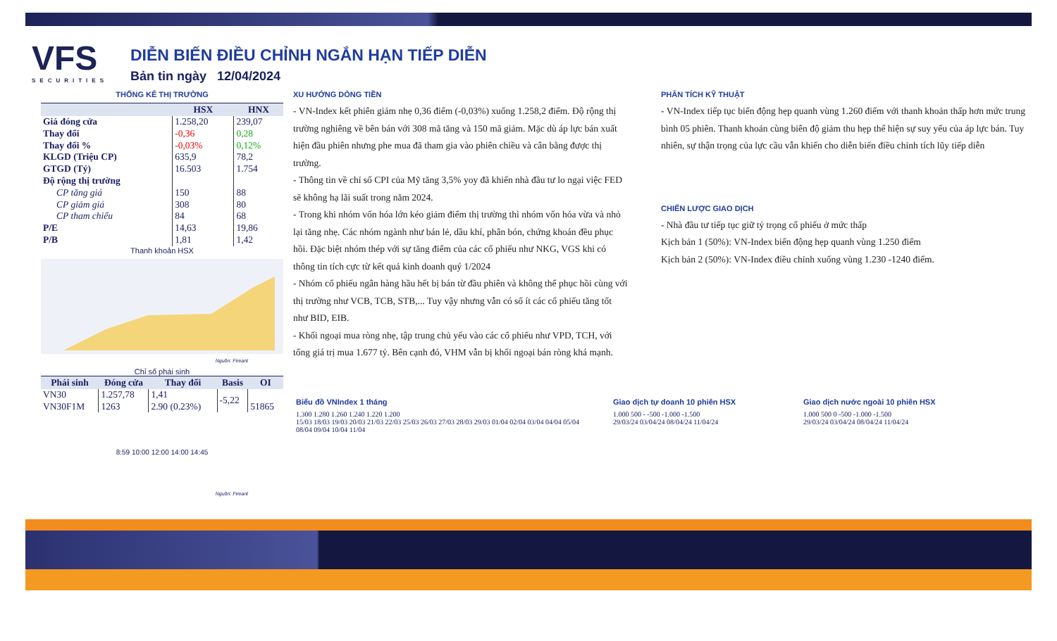VFS
SECURITIES
DIỄN BIẾN ĐIỀU CHỈNH NGẮN HẠN TIẾP DIỄN
Bản tin ngày 12/04/2024
THỐNG KÊ THỊ TRƯỜNG
| | HSX | HNX |
| --- | --- | --- |
| Giá đóng cửa | 1.258,20 | 239,07 |
| Thay đổi | -0,36 | 0,28 |
| Thay đổi % | -0,03% | 0,12% |
| KLGD (Triệu CP) | 635,9 | 78,2 |
| GTGD (Tỷ) | 16.503 | 1.754 |
| Độ rộng thị trường | | |
| CP tăng giá | 150 | 88 |
| CP giảm giá | 308 | 80 |
| CP tham chiếu | 84 | 68 |
| P/E | 14,63 | 19,86 |
| P/B | 1,81 | 1,42 |
Thanh khoản HSX
Nguồn: Fireant
Chỉ số phái sinh
| Phái sinh | Đóng cửa | Thay đổi | Basis | OI |
| --- | --- | --- | --- | --- |
| VN30 | 1.257,78 | 1,41 | -5,22 | |
| VN30F1M | 1263 | 2.90 (0.23%) | | 51865 |
8:59 10:00 12:00 14:00 14:45
Nguồn: Fireant
XU HƯỚNG DÒNG TIỀN
- VN-Index kết phiên giảm nhẹ 0,36 điểm (-0,03%) xuống 1.258,2 điểm. Độ rộng thị trường nghiêng về bên bán với 308 mã tăng và 150 mã giảm. Mặc dù áp lực bán xuất hiện đầu phiên nhưng phe mua đã tham gia vào phiên chiều và cân bằng được thị trường.
- Thông tin về chỉ số CPI của Mỹ tăng 3,5% yoy đã khiến nhà đầu tư lo ngại việc FED sẽ không hạ lãi suất trong năm 2024.
- Trong khi nhóm vốn hóa lớn kéo giảm điểm thị trường thì nhóm vốn hóa vừa và nhỏ lại tăng nhẹ. Các nhóm ngành như bán lẻ, dầu khí, phân bón, chứng khoán đều phục hồi. Đặc biệt nhóm thép với sự tăng điểm của các cổ phiếu như NKG, VGS khi có thông tin tích cực từ kết quả kinh doanh quý 1/2024
- Nhóm cổ phiếu ngân hàng hầu hết bị bán từ đầu phiên và không thể phục hồi cùng với thị trường như VCB, TCB, STB,... Tuy vậy nhưng vẫn có số ít các cổ phiếu tăng tốt như BID, EIB.
- Khối ngoại mua ròng nhẹ, tập trung chủ yếu vào các cổ phiếu như VPD, TCH, với tổng giá trị mua 1.677 tỷ. Bên cạnh đó, VHM vẫn bị khối ngoại bán ròng khá mạnh.
PHÂN TÍCH KỸ THUẬT
- VN-Index tiếp tục biến động hẹp quanh vùng 1.260 điểm với thanh khoản thấp hơn mức trung bình 05 phiên. Thanh khoản cùng biên độ giảm thu hẹp thể hiện sự suy yếu của áp lực bán. Tuy nhiên, sự thận trọng của lực cầu vẫn khiến cho diễn biến điều chỉnh tích lũy tiếp diễn
CHIẾN LƯỢC GIAO DỊCH
- Nhà đầu tư tiếp tục giữ tỷ trọng cổ phiếu ở mức thấp
Kịch bản 1 (50%): VN-Index biến động hẹp quanh vùng 1.250 điểm
Kịch bản 2 (50%): VN-Index điều chỉnh xuống vùng 1.230 -1240 điểm.
Biểu đồ VNIndex 1 tháng
1.300 1.280 1.260 1.240 1.220 1.200
15/03 18/03 19/03 20/03 21/03 22/03 25/03 26/03 27/03 28/03 29/03 01/04 02/04 03/04 04/04 05/04 08/04 09/04 10/04 11/04
Giao dịch tự doanh 10 phiên HSX
1.000 500 - -500 -1.000 -1.500
29/03/24 03/04/24 08/04/24 11/04/24
Giao dịch nước ngoài 10 phiên HSX
1.000 500 0 -500 -1.000 -1.500
29/03/24 03/04/24 08/04/24 11/04/24